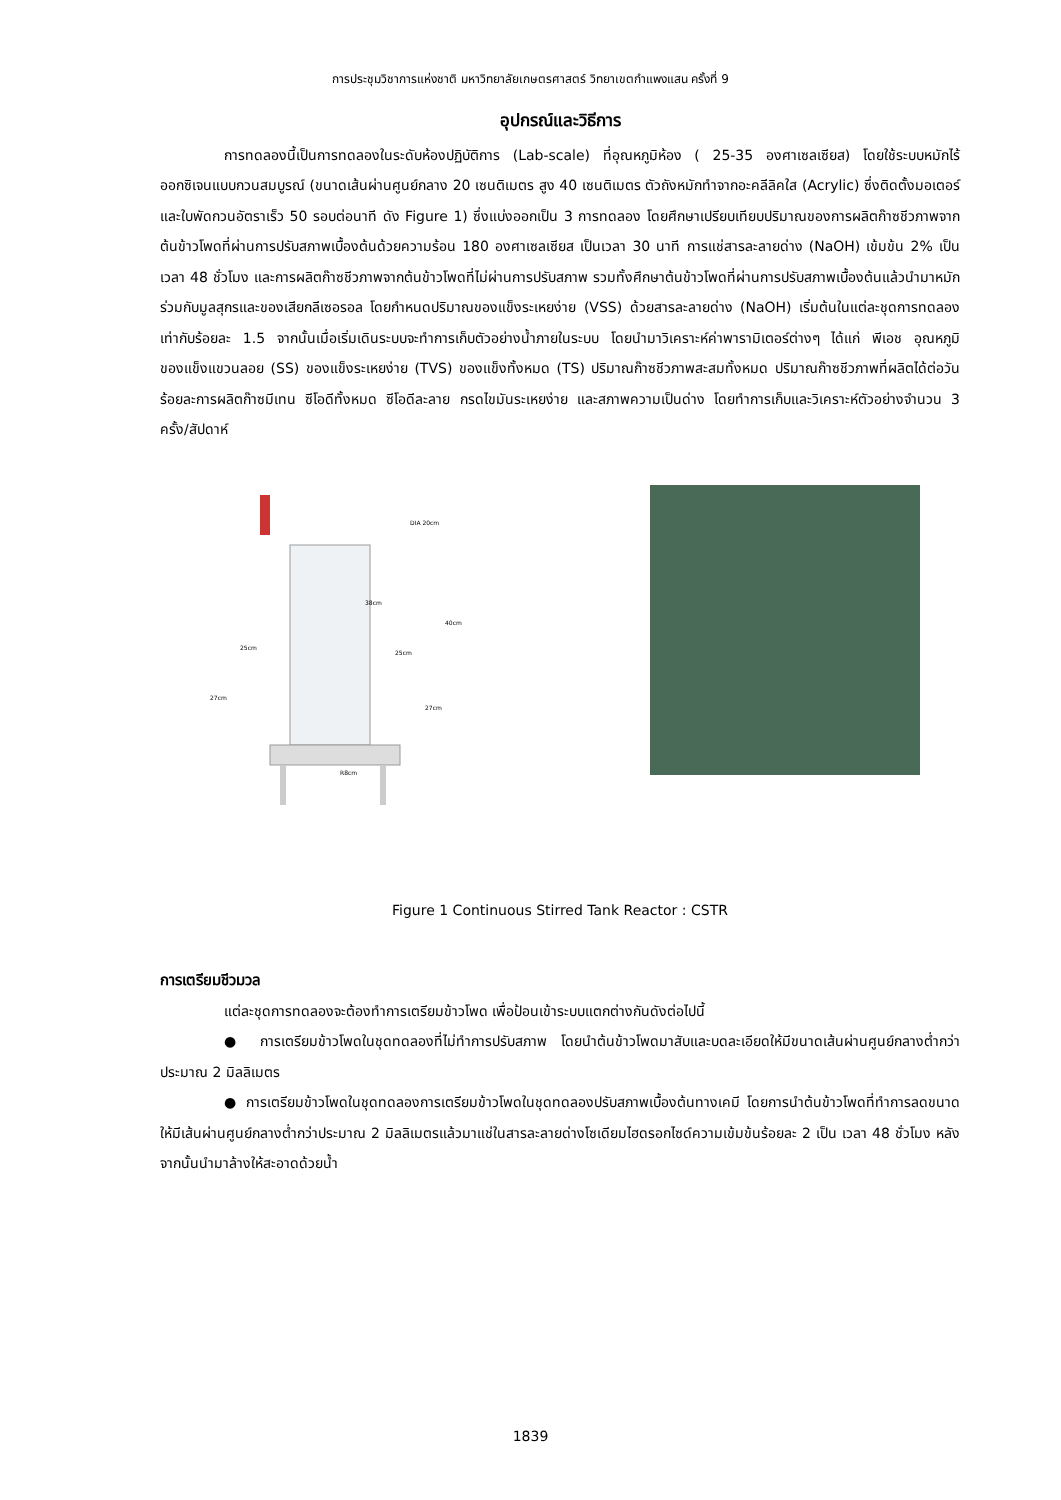การประชุมวิชาการแห่งชาติ มหาวิทยาลัยเกษตรศาสตร์ วิทยาเขตกำแพงแสน ครั้งที่ 9
อุปกรณ์และวิธีการ
การทดลองนี้เป็นการทดลองในระดับห้องปฏิบัติการ (Lab-scale) ที่อุณหภูมิห้อง ( 25-35 องศาเซลเซียส) โดยใช้ระบบหมักไร้ออกซิเจนแบบกวนสมบูรณ์ (ขนาดเส้นผ่านศูนย์กลาง 20 เซนติเมตร สูง 40 เซนติเมตร ตัวถังหมักทำจากอะคลีลิคใส (Acrylic) ซึ่งติดตั้งมอเตอร์และใบพัดกวนอัตราเร็ว 50 รอบต่อนาที ดัง Figure 1) ซึ่งแบ่งออกเป็น 3 การทดลอง โดยศึกษาเปรียบเทียบปริมาณของการผลิตก๊าซชีวภาพจากต้นข้าวโพดที่ผ่านการปรับสภาพเบื้องต้นด้วยความร้อน 180 องศาเซลเซียส เป็นเวลา 30 นาที การแช่สารละลายด่าง (NaOH) เข้มข้น 2% เป็นเวลา 48 ชั่วโมง และการผลิตก๊าซชีวภาพจากต้นข้าวโพดที่ไม่ผ่านการปรับสภาพ รวมทั้งศึกษาต้นข้าวโพดที่ผ่านการปรับสภาพเบื้องต้นแล้วนำมาหมักร่วมกับมูลสุกรและของเสียกลีเซอรอล โดยกำหนดปริมาณของแข็งระเหยง่าย (VSS) ด้วยสารละลายด่าง (NaOH) เริ่มต้นในแต่ละชุดการทดลองเท่ากับร้อยละ 1.5 จากนั้นเมื่อเริ่มเดินระบบจะทำการเก็บตัวอย่างน้ำภายในระบบ โดยนำมาวิเคราะห์ค่าพารามิเตอร์ต่างๆ ได้แก่ พีเอช อุณหภูมิ ของแข็งแขวนลอย (SS) ของแข็งระเหยง่าย (TVS) ของแข็งทั้งหมด (TS) ปริมาณก๊าซชีวภาพสะสมทั้งหมด ปริมาณก๊าซชีวภาพที่ผลิตได้ต่อวัน ร้อยละการผลิตก๊าซมีเทน ซีโอดีทั้งหมด ซีโอดีละลาย กรดไขมันระเหยง่าย และสภาพความเป็นด่าง โดยทำการเก็บและวิเคราะห์ตัวอย่างจำนวน 3 ครั้ง/สัปดาห์
DIA 20cm
38cm
40cm
25cm
25cm
27cm
27cm
R8cm
Figure 1 Continuous Stirred Tank Reactor : CSTR
การเตรียมชีวมวล
แต่ละชุดการทดลองจะต้องทำการเตรียมข้าวโพด เพื่อป้อนเข้าระบบแตกต่างกันดังต่อไปนี้
● การเตรียมข้าวโพดในชุดทดลองที่ไม่ทำการปรับสภาพ โดยนำต้นข้าวโพดมาสับและบดละเอียดให้มีขนาดเส้นผ่านศูนย์กลางต่ำกว่าประมาณ 2 มิลลิเมตร
● การเตรียมข้าวโพดในชุดทดลองการเตรียมข้าวโพดในชุดทดลองปรับสภาพเบื้องต้นทางเคมี โดยการนำต้นข้าวโพดที่ทำการลดขนาดให้มีเส้นผ่านศูนย์กลางต่ำกว่าประมาณ 2 มิลลิเมตรแล้วมาแช่ในสารละลายด่างโซเดียมไฮดรอกไซด์ความเข้มข้นร้อยละ 2 เป็น เวลา 48 ชั่วโมง หลังจากนั้นนำมาล้างให้สะอาดด้วยน้ำ
1839